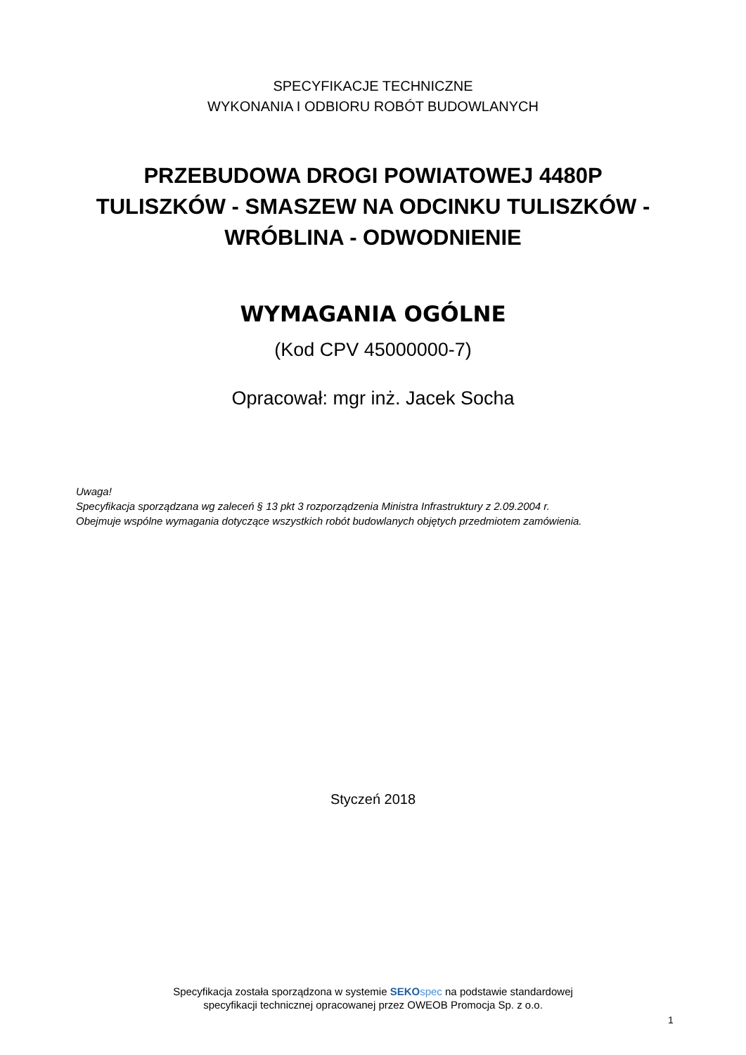SPECYFIKACJE TECHNICZNE
WYKONANIA I ODBIORU ROBÓT BUDOWLANYCH
PRZEBUDOWA DROGI POWIATOWEJ 4480P
TULISZKÓW - SMASZEW NA ODCINKU TULISZKÓW -
WRÓBLINA - ODWODNIENIE
WYMAGANIA OGÓLNE
(Kod CPV 45000000-7)
Opracował: mgr inż. Jacek Socha
Uwaga!
Specyfikacja sporządzana wg zaleceń § 13 pkt 3 rozporządzenia Ministra Infrastruktury z 2.09.2004 r.
Obejmuje wspólne wymagania dotyczące wszystkich robót budowlanych objętych przedmiotem zamówienia.
Styczeń 2018
Specyfikacja została sporządzona w systemie SEKO spec na podstawie standardowej
specyfikacji technicznej opracowanej przez OWEOB Promocja Sp. z o.o.
1